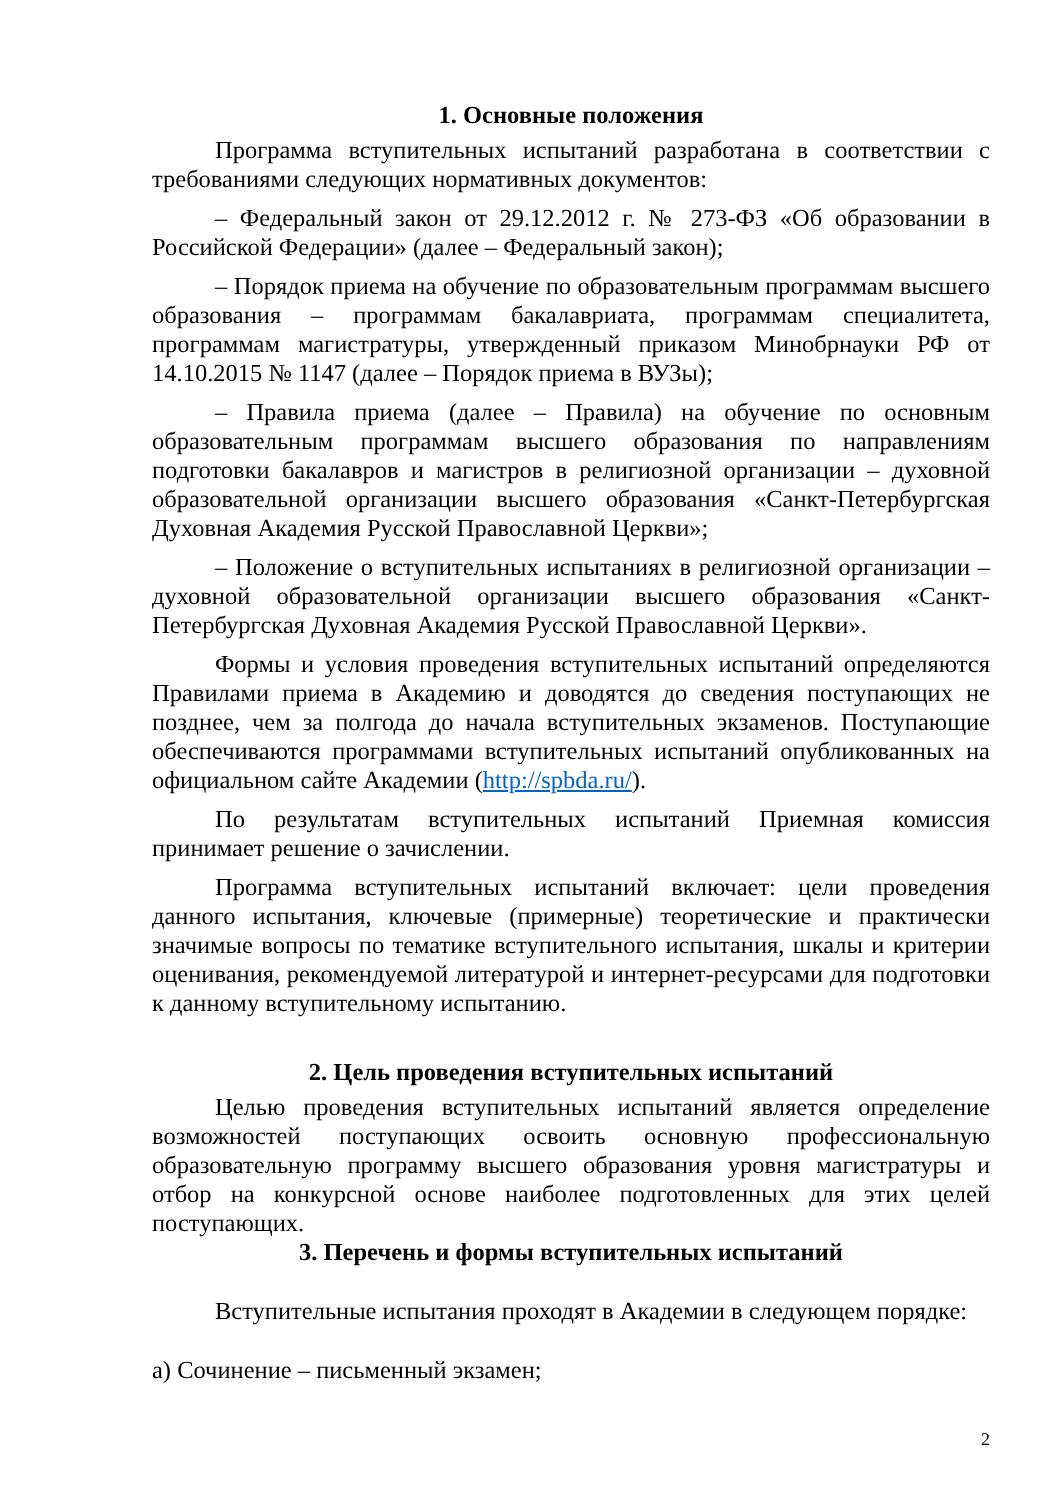1. Основные положения
Программа вступительных испытаний разработана в соответствии с требованиями следующих нормативных документов:
– Федеральный закон от 29.12.2012 г. № 273-ФЗ «Об образовании в Российской Федерации» (далее – Федеральный закон);
– Порядок приема на обучение по образовательным программам высшего образования – программам бакалавриата, программам специалитета, программам магистратуры, утвержденный приказом Минобрнауки РФ от 14.10.2015 № 1147 (далее – Порядок приема в ВУЗы);
– Правила приема (далее – Правила) на обучение по основным образовательным программам высшего образования по направлениям подготовки бакалавров и магистров в религиозной организации – духовной образовательной организации высшего образования «Санкт-Петербургская Духовная Академия Русской Православной Церкви»;
– Положение о вступительных испытаниях в религиозной организации – духовной образовательной организации высшего образования «Санкт-Петербургская Духовная Академия Русской Православной Церкви».
Формы и условия проведения вступительных испытаний определяются Правилами приема в Академию и доводятся до сведения поступающих не позднее, чем за полгода до начала вступительных экзаменов. Поступающие обеспечиваются программами вступительных испытаний опубликованных на официальном сайте Академии (http://spbda.ru/).
По результатам вступительных испытаний Приемная комиссия принимает решение о зачислении.
Программа вступительных испытаний включает: цели проведения данного испытания, ключевые (примерные) теоретические и практически значимые вопросы по тематике вступительного испытания, шкалы и критерии оценивания, рекомендуемой литературой и интернет-ресурсами для подготовки к данному вступительному испытанию.
2. Цель проведения вступительных испытаний
Целью проведения вступительных испытаний является определение возможностей поступающих освоить основную профессиональную образовательную программу высшего образования уровня магистратуры и отбор на конкурсной основе наиболее подготовленных для этих целей поступающих.
3. Перечень и формы вступительных испытаний
Вступительные испытания проходят в Академии в следующем порядке:
а) Сочинение – письменный экзамен;
2